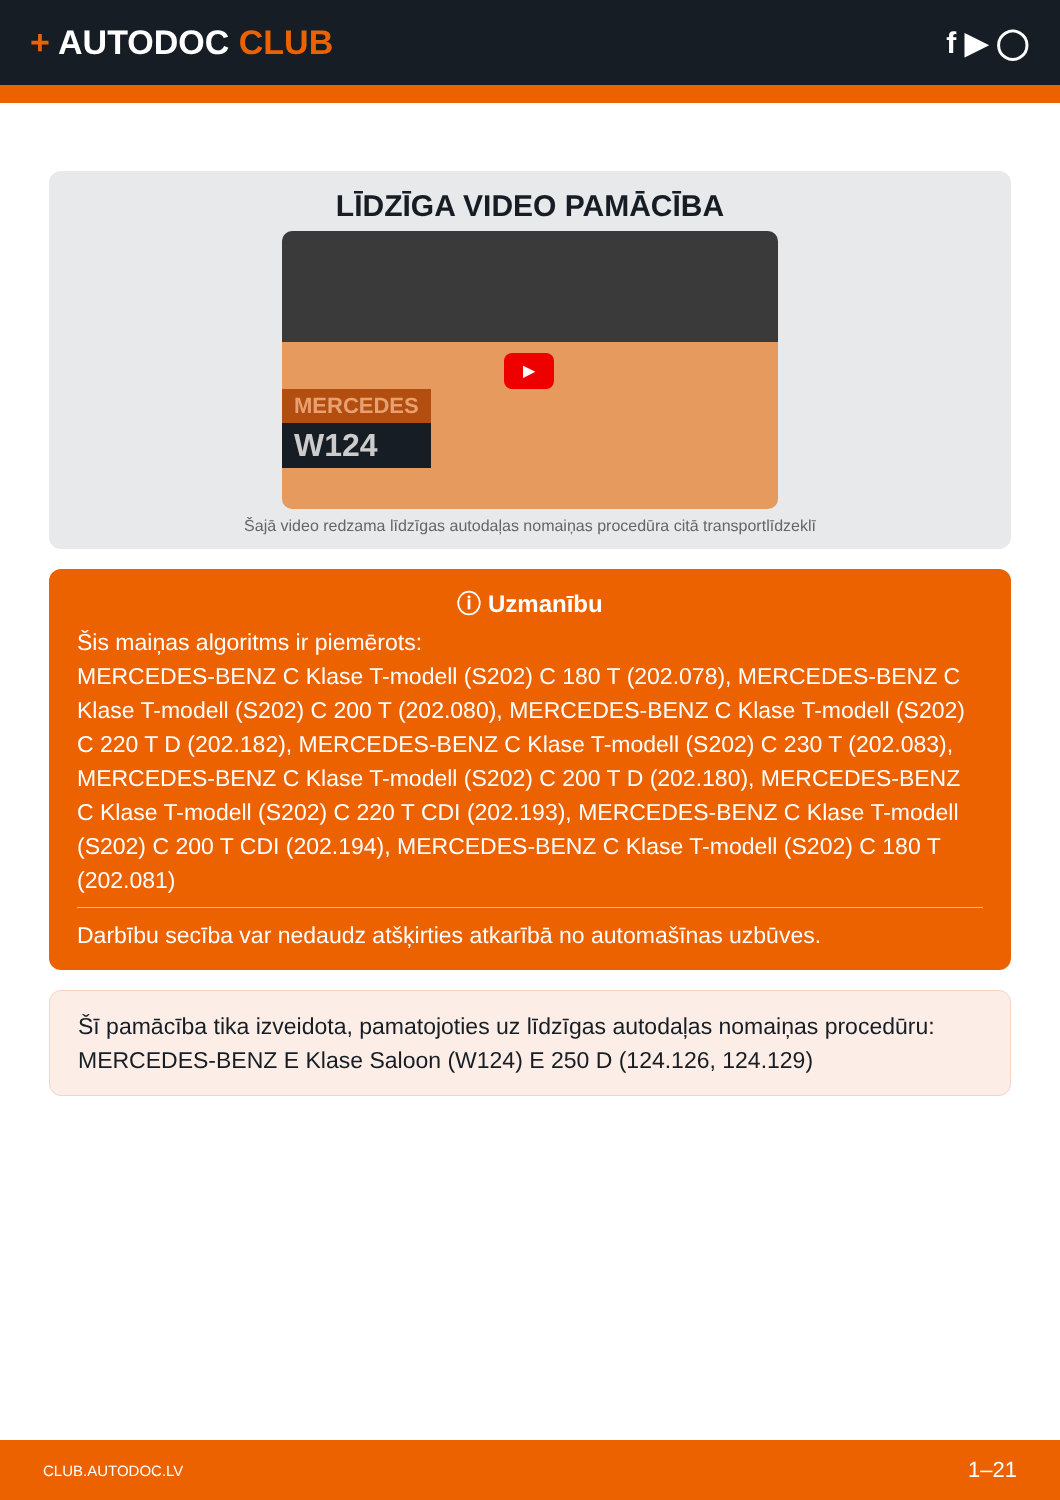+ AUTODOC CLUB f ▶ ◯
LĪDZĪGA VIDEO PAMĀCĪBA
▶
MERCEDES
W124
Šajā video redzama līdzīgas autodaļas nomaiņas procedūra citā transportlīdzeklī
ⓘ Uzmanību
Šis maiņas algoritms ir piemērots:
MERCEDES-BENZ C Klase T-modell (S202) C 180 T (202.078), MERCEDES-BENZ C Klase T-modell (S202) C 200 T (202.080), MERCEDES-BENZ C Klase T-modell (S202) C 220 T D (202.182), MERCEDES-BENZ C Klase T-modell (S202) C 230 T (202.083), MERCEDES-BENZ C Klase T-modell (S202) C 200 T D (202.180), MERCEDES-BENZ C Klase T-modell (S202) C 220 T CDI (202.193), MERCEDES-BENZ C Klase T-modell (S202) C 200 T CDI (202.194), MERCEDES-BENZ C Klase T-modell (S202) C 180 T (202.081)
Darbību secība var nedaudz atšķirties atkarībā no automašīnas uzbūves.
Šī pamācība tika izveidota, pamatojoties uz līdzīgas autodaļas nomaiņas procedūru: MERCEDES-BENZ E Klase Saloon (W124) E 250 D (124.126, 124.129)
CLUB.AUTODOC.LV 1–21